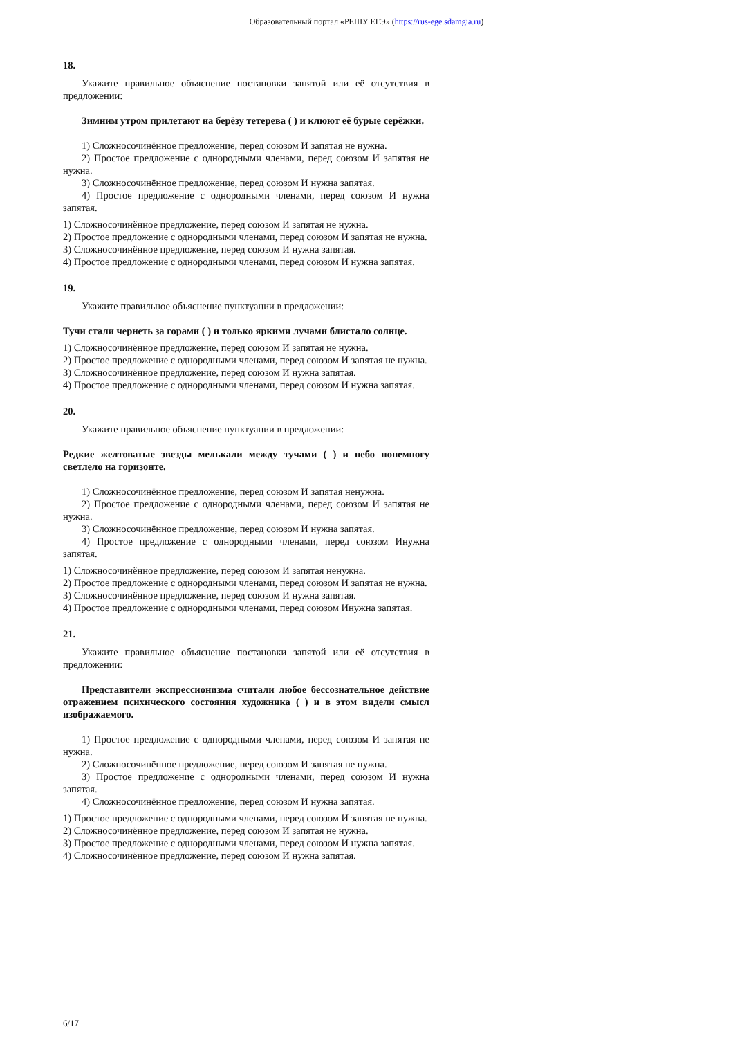Образовательный портал «РЕШУ ЕГЭ» (https://rus-ege.sdamgia.ru)
18.
Укажите правильное объяснение постановки запятой или её отсутствия в предложении:
Зимним утром прилетают на берёзу тетерева ( ) и клюют её бурые серёжки.
1) Сложносочинённое предложение, перед союзом И запятая не нужна.
2) Простое предложение с однородными членами, перед союзом И запятая не нужна.
3) Сложносочинённое предложение, перед союзом И нужна запятая.
4) Простое предложение с однородными членами, перед союзом И нужна запятая.
1) Сложносочинённое предложение, перед союзом И запятая не нужна.
2) Простое предложение с однородными членами, перед союзом И запятая не нужна.
3) Сложносочинённое предложение, перед союзом И нужна запятая.
4) Простое предложение с однородными членами, перед союзом И нужна запятая.
19.
Укажите правильное объяснение пунктуации в предложении:
Тучи стали чернеть за горами ( ) и только яркими лучами блистало солнце.
1) Сложносочинённое предложение, перед союзом И запятая не нужна.
2) Простое предложение с однородными членами, перед союзом И запятая не нужна.
3) Сложносочинённое предложение, перед союзом И нужна запятая.
4) Простое предложение с однородными членами, перед союзом И нужна запятая.
20.
Укажите правильное объяснение пунктуации в предложении:
Редкие желтоватые звезды мелькали между тучами ( ) и небо понемногу светлело на горизонте.
1) Сложносочинённое предложение, перед союзом И запятая ненужна.
2) Простое предложение с однородными членами, перед союзом И запятая не нужна.
3) Сложносочинённое предложение, перед союзом И нужна запятая.
4) Простое предложение с однородными членами, перед союзом Инужна запятая.
1) Сложносочинённое предложение, перед союзом И запятая ненужна.
2) Простое предложение с однородными членами, перед союзом И запятая не нужна.
3) Сложносочинённое предложение, перед союзом И нужна запятая.
4) Простое предложение с однородными членами, перед союзом Инужна запятая.
21.
Укажите правильное объяснение постановки запятой или её отсутствия в предложении:
Представители экспрессионизма считали любое бессознательное действие отражением психического состояния художника ( ) и в этом видели смысл изображаемого.
1) Простое предложение с однородными членами, перед союзом И запятая не нужна.
2) Сложносочинённое предложение, перед союзом И запятая не нужна.
3) Простое предложение с однородными членами, перед союзом И нужна запятая.
4) Сложносочинённое предложение, перед союзом И нужна запятая.
1) Простое предложение с однородными членами, перед союзом И запятая не нужна.
2) Сложносочинённое предложение, перед союзом И запятая не нужна.
3) Простое предложение с однородными членами, перед союзом И нужна запятая.
4) Сложносочинённое предложение, перед союзом И нужна запятая.
6/17